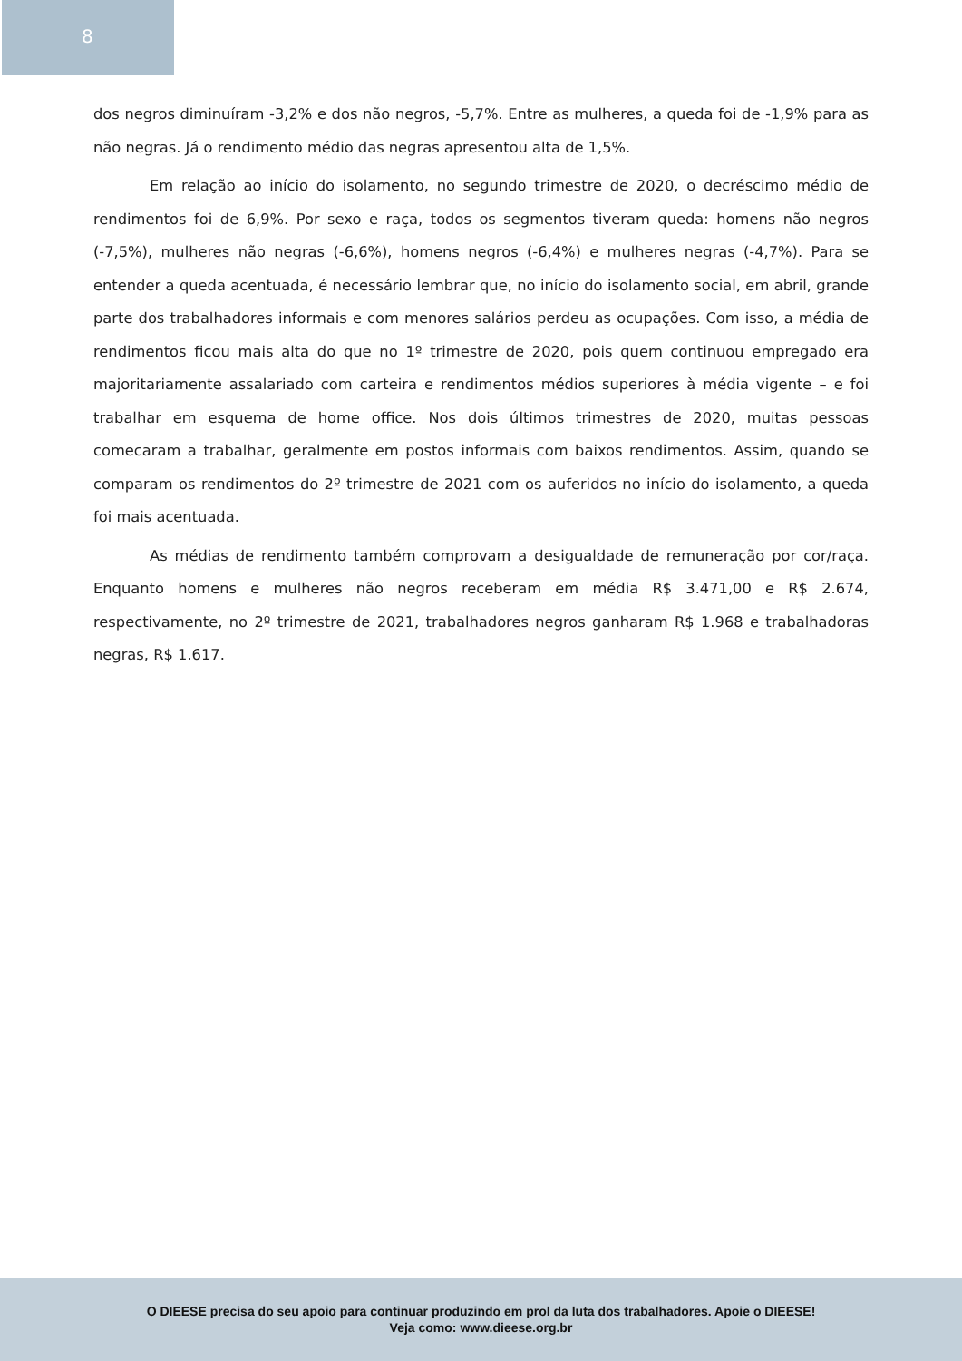8
dos negros diminuíram -3,2% e dos não negros, -5,7%. Entre as mulheres, a queda foi de -1,9% para as não negras. Já o rendimento médio das negras apresentou alta de 1,5%.
Em relação ao início do isolamento, no segundo trimestre de 2020, o decréscimo médio de rendimentos foi de 6,9%. Por sexo e raça, todos os segmentos tiveram queda: homens não negros (-7,5%), mulheres não negras (-6,6%), homens negros (-6,4%) e mulheres negras (-4,7%). Para se entender a queda acentuada, é necessário lembrar que, no início do isolamento social, em abril, grande parte dos trabalhadores informais e com menores salários perdeu as ocupações. Com isso, a média de rendimentos ficou mais alta do que no 1º trimestre de 2020, pois quem continuou empregado era majoritariamente assalariado com carteira e rendimentos médios superiores à média vigente – e foi trabalhar em esquema de home office. Nos dois últimos trimestres de 2020, muitas pessoas comecaram a trabalhar, geralmente em postos informais com baixos rendimentos. Assim, quando se comparam os rendimentos do 2º trimestre de 2021 com os auferidos no início do isolamento, a queda foi mais acentuada.
As médias de rendimento também comprovam a desigualdade de remuneração por cor/raça. Enquanto homens e mulheres não negros receberam em média R$ 3.471,00 e R$ 2.674, respectivamente, no 2º trimestre de 2021, trabalhadores negros ganharam R$ 1.968 e trabalhadoras negras, R$ 1.617.
O DIEESE precisa do seu apoio para continuar produzindo em prol da luta dos trabalhadores. Apoie o DIEESE!
Veja como: www.dieese.org.br